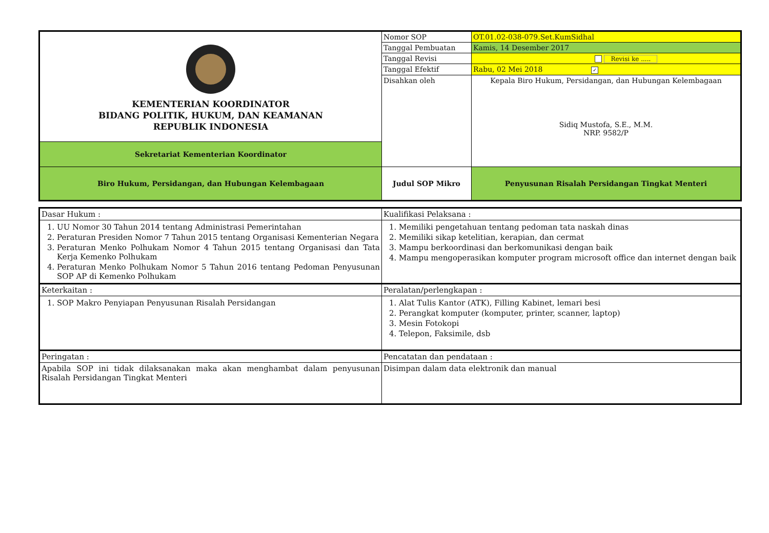| KEMENTERIAN KOORDINATOR BIDANG POLITIK, HUKUM, DAN KEAMANAN REPUBLIK INDONESIA | Nomor SOP | OT.01.02-038-079.Set.KumSidhal |
| | Tanggal Pembuatan | Kamis, 14 Desember 2017 |
| | Tanggal Revisi | Revisi ke ..... |
| | Tanggal Efektif | Rabu, 02 Mei 2018 ✓ |
| | Disahkan oleh | Kepala Biro Hukum, Persidangan, dan Hubungan Kelembagaan Sidiq Mustofa, S.E., M.M. NRP. 9582/P |
| Sekretariat Kementerian Koordinator | | |
| Biro Hukum, Persidangan, dan Hubungan Kelembagaan | Judul SOP Mikro | Penyusunan Risalah Persidangan Tingkat Menteri |
| Dasar Hukum : | Kualifikasi Pelaksana : |
| 1. UU Nomor 30 Tahun 2014 tentang Administrasi Pemerintahan 2. Peraturan Presiden Nomor 7 Tahun 2015 tentang Organisasi Kementerian Negara 3. Peraturan Menko Polhukam Nomor 4 Tahun 2015 tentang Organisasi dan Tata Kerja Kemenko Polhukam 4. Peraturan Menko Polhukam Nomor 5 Tahun 2016 tentang Pedoman Penyusunan SOP AP di Kemenko Polhukam | 1. Memiliki pengetahuan tentang pedoman tata naskah dinas 2. Memiliki sikap ketelitian, kerapian, dan cermat 3. Mampu berkoordinasi dan berkomunikasi dengan baik 4. Mampu mengoperasikan komputer program microsoft office dan internet dengan baik |
| Keterkaitan : | Peralatan/perlengkapan : |
| 1. SOP Makro Penyiapan Penyusunan Risalah Persidangan | 1. Alat Tulis Kantor (ATK), Filling Kabinet, lemari besi 2. Perangkat komputer (komputer, printer, scanner, laptop) 3. Mesin Fotokopi 4. Telepon, Faksimile, dsb |
| Peringatan : | Pencatatan dan pendataan : |
| Apabila SOP ini tidak dilaksanakan maka akan menghambat dalam penyusunan Risalah Persidangan Tingkat Menteri | Disimpan dalam data elektronik dan manual |